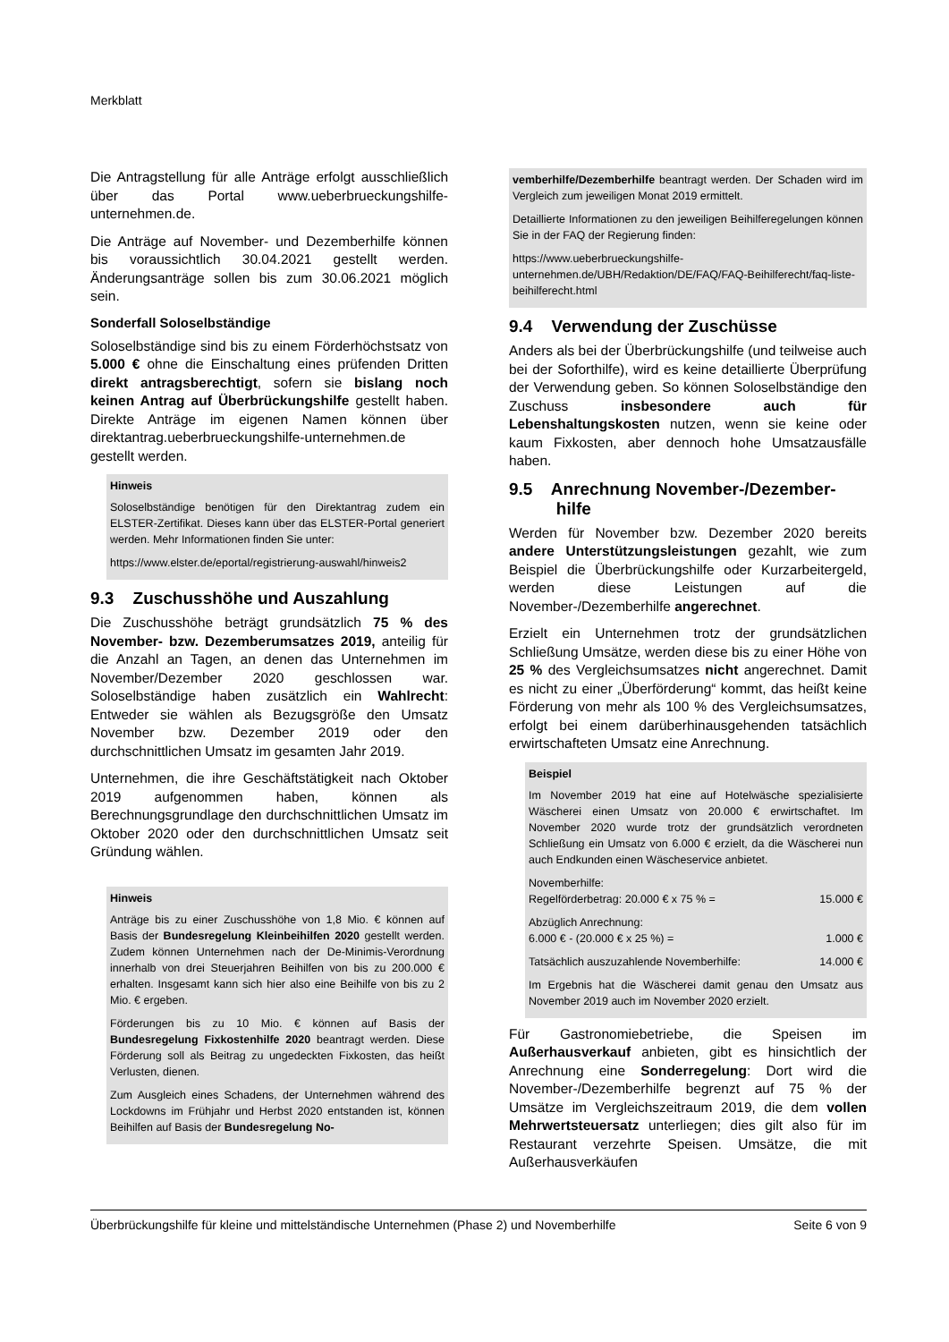Merkblatt
Die Antragstellung für alle Anträge erfolgt ausschließlich über das Portal www.ueberbrueckungshilfe-unternehmen.de.
Die Anträge auf November- und Dezemberhilfe können bis voraussichtlich 30.04.2021 gestellt werden. Änderungsanträge sollen bis zum 30.06.2021 möglich sein.
Sonderfall Soloselbständige
Soloselbständige sind bis zu einem Förderhöchstsatz von 5.000 € ohne die Einschaltung eines prüfenden Dritten direkt antragsberechtigt, sofern sie bislang noch keinen Antrag auf Überbrückungshilfe gestellt haben. Direkte Anträge im eigenen Namen können über direktantrag.ueberbrueckungshilfe-unternehmen.de gestellt werden.
Hinweis
Soloselbständige benötigen für den Direktantrag zudem ein ELSTER-Zertifikat. Dieses kann über das ELSTER-Portal generiert werden. Mehr Informationen finden Sie unter:
https://www.elster.de/eportal/registrierung-auswahl/hinweis2
9.3 Zuschusshöhe und Auszahlung
Die Zuschusshöhe beträgt grundsätzlich 75 % des November- bzw. Dezemberumsatzes 2019, anteilig für die Anzahl an Tagen, an denen das Unternehmen im November/Dezember 2020 geschlossen war. Soloselbständige haben zusätzlich ein Wahlrecht: Entweder sie wählen als Bezugsgröße den Umsatz November bzw. Dezember 2019 oder den durchschnittlichen Umsatz im gesamten Jahr 2019.
Unternehmen, die ihre Geschäftstätigkeit nach Oktober 2019 aufgenommen haben, können als Berechnungsgrundlage den durchschnittlichen Umsatz im Oktober 2020 oder den durchschnittlichen Umsatz seit Gründung wählen.
Hinweis
Anträge bis zu einer Zuschusshöhe von 1,8 Mio. € können auf Basis der Bundesregelung Kleinbeihilfen 2020 gestellt werden. Zudem können Unternehmen nach der De-Minimis-Verordnung innerhalb von drei Steuerjahren Beihilfen von bis zu 200.000 € erhalten. Insgesamt kann sich hier also eine Beihilfe von bis zu 2 Mio. € ergeben.
Förderungen bis zu 10 Mio. € können auf Basis der Bundesregelung Fixkostenhilfe 2020 beantragt werden. Diese Förderung soll als Beitrag zu ungedeckten Fixkosten, das heißt Verlusten, dienen.
Zum Ausgleich eines Schadens, der Unternehmen während des Lockdowns im Frühjahr und Herbst 2020 entstanden ist, können Beihilfen auf Basis der Bundesregelung No-
vemberhilfe/Dezemberhilfe beantragt werden. Der Schaden wird im Vergleich zum jeweiligen Monat 2019 ermittelt.
Detaillierte Informationen zu den jeweiligen Beihilferegelungen können Sie in der FAQ der Regierung finden:
https://www.ueberbrueckungshilfe-unternehmen.de/UBH/Redaktion/DE/FAQ/FAQ-Beihilferecht/faq-liste-beihilferecht.html
9.4 Verwendung der Zuschüsse
Anders als bei der Überbrückungshilfe (und teilweise auch bei der Soforthilfe), wird es keine detaillierte Überprüfung der Verwendung geben. So können Soloselbständige den Zuschuss insbesondere auch für Lebenshaltungskosten nutzen, wenn sie keine oder kaum Fixkosten, aber dennoch hohe Umsatzausfälle haben.
9.5 Anrechnung November-/Dezember-
hilfe
Werden für November bzw. Dezember 2020 bereits andere Unterstützungsleistungen gezahlt, wie zum Beispiel die Überbrückungshilfe oder Kurzarbeitergeld, werden diese Leistungen auf die November-/Dezemberhilfe angerechnet.
Erzielt ein Unternehmen trotz der grundsätzlichen Schließung Umsätze, werden diese bis zu einer Höhe von 25 % des Vergleichsumsatzes nicht angerechnet. Damit es nicht zu einer „Überförderung“ kommt, das heißt keine Förderung von mehr als 100 % des Vergleichsumsatzes, erfolgt bei einem darüberhinausgehenden tatsächlich erwirtschafteten Umsatz eine Anrechnung.
Beispiel
Im November 2019 hat eine auf Hotelwäsche spezialisierte Wäscherei einen Umsatz von 20.000 € erwirtschaftet. Im November 2020 wurde trotz der grundsätzlich verordneten Schließung ein Umsatz von 6.000 € erzielt, da die Wäscherei nun auch Endkunden einen Wäscheservice anbietet.
Novemberhilfe:
Regelförderbetrag: 20.000 € x 75 % = 15.000 €
Abzüglich Anrechnung:
6.000 € - (20.000 € x 25 %) = 1.000 €
Tatsächlich auszuzahlende Novemberhilfe: 14.000 €
Im Ergebnis hat die Wäscherei damit genau den Umsatz aus November 2019 auch im November 2020 erzielt.
Für Gastronomiebetriebe, die Speisen im Außerhausverkauf anbieten, gibt es hinsichtlich der Anrechnung eine Sonderregelung: Dort wird die November-/Dezemberhilfe begrenzt auf 75 % der Umsätze im Vergleichszeitraum 2019, die dem vollen Mehrwertsteuersatz unterliegen; dies gilt also für im Restaurant verzehrte Speisen. Umsätze, die mit Außerhausverkäufen
Überbrückungshilfe für kleine und mittelständische Unternehmen (Phase 2) und Novemberhilfe Seite 6 von 9